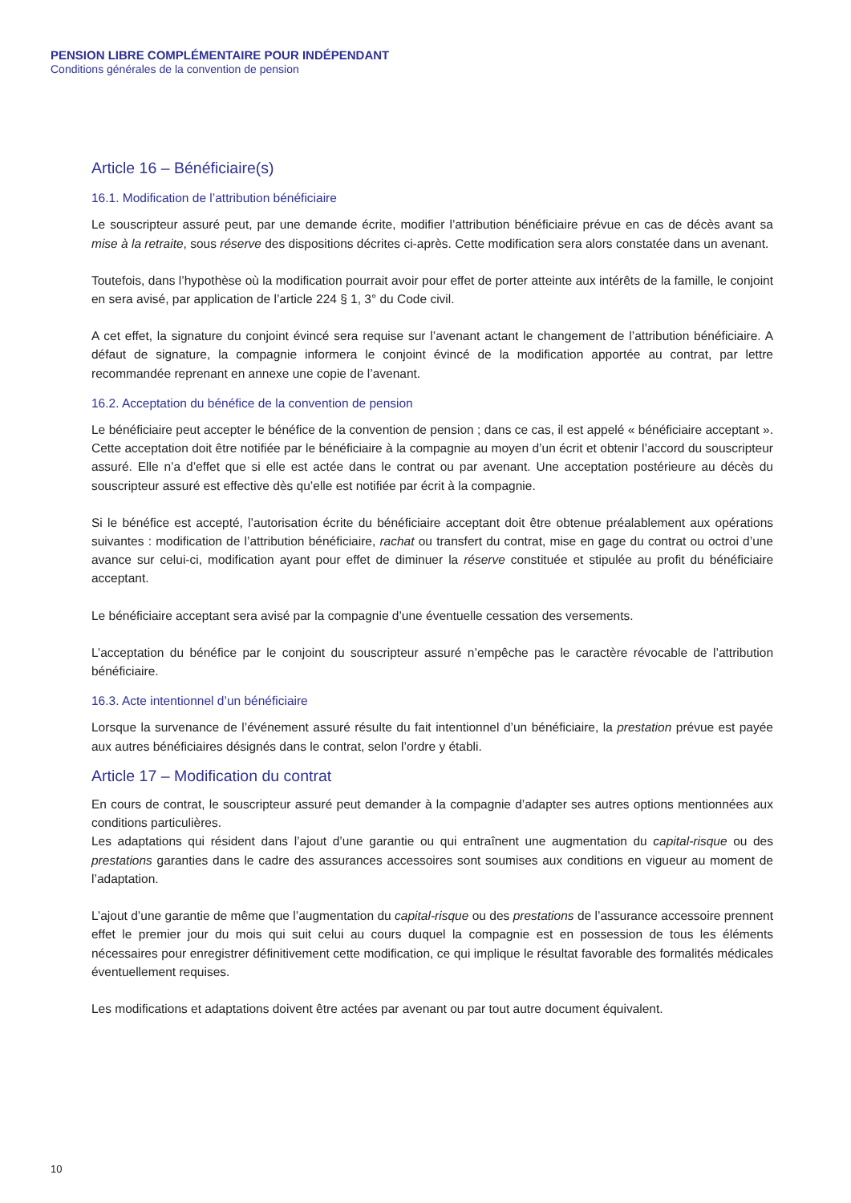PENSION LIBRE COMPLÉMENTAIRE POUR INDÉPENDANT
Conditions générales de la convention de pension
Article 16 – Bénéficiaire(s)
16.1. Modification de l’attribution bénéficiaire
Le souscripteur assuré peut, par une demande écrite, modifier l’attribution bénéficiaire prévue en cas de décès avant sa mise à la retraite, sous réserve des dispositions décrites ci-après. Cette modification sera alors constatée dans un avenant.
Toutefois, dans l’hypothèse où la modification pourrait avoir pour effet de porter atteinte aux intérêts de la famille, le conjoint en sera avisé, par application de l’article 224 § 1, 3° du Code civil.
A cet effet, la signature du conjoint évincé sera requise sur l’avenant actant le changement de l’attribution bénéficiaire. A défaut de signature, la compagnie informera le conjoint évincé de la modification apportée au contrat, par lettre recommandée reprenant en annexe une copie de l’avenant.
16.2. Acceptation du bénéfice de la convention de pension
Le bénéficiaire peut accepter le bénéfice de la convention de pension ; dans ce cas, il est appelé « bénéficiaire acceptant ». Cette acceptation doit être notifiée par le bénéficiaire à la compagnie au moyen d’un écrit et obtenir l’accord du souscripteur assuré. Elle n’a d’effet que si elle est actée dans le contrat ou par avenant. Une acceptation postérieure au décès du souscripteur assuré est effective dès qu’elle est notifiée par écrit à la compagnie.
Si le bénéfice est accepté, l’autorisation écrite du bénéficiaire acceptant doit être obtenue préalablement aux opérations suivantes : modification de l’attribution bénéficiaire, rachat ou transfert du contrat, mise en gage du contrat ou octroi d’une avance sur celui-ci, modification ayant pour effet de diminuer la réserve constituée et stipulée au profit du bénéficiaire acceptant.
Le bénéficiaire acceptant sera avisé par la compagnie d’une éventuelle cessation des versements.
L’acceptation du bénéfice par le conjoint du souscripteur assuré n’empêche pas le caractère révocable de l’attribution bénéficiaire.
16.3. Acte intentionnel d’un bénéficiaire
Lorsque la survenance de l’événement assuré résulte du fait intentionnel d’un bénéficiaire, la prestation prévue est payée aux autres bénéficiaires désignés dans le contrat, selon l’ordre y établi.
Article 17 – Modification du contrat
En cours de contrat, le souscripteur assuré peut demander à la compagnie d’adapter ses autres options mentionnées aux conditions particulières.
Les adaptations qui résident dans l’ajout d’une garantie ou qui entraînent une augmentation du capital-risque ou des prestations garanties dans le cadre des assurances accessoires sont soumises aux conditions en vigueur au moment de l’adaptation.
L’ajout d’une garantie de même que l’augmentation du capital-risque ou des prestations de l’assurance accessoire prennent effet le premier jour du mois qui suit celui au cours duquel la compagnie est en possession de tous les éléments nécessaires pour enregistrer définitivement cette modification, ce qui implique le résultat favorable des formalités médicales éventuellement requises.
Les modifications et adaptations doivent être actées par avenant ou par tout autre document équivalent.
10